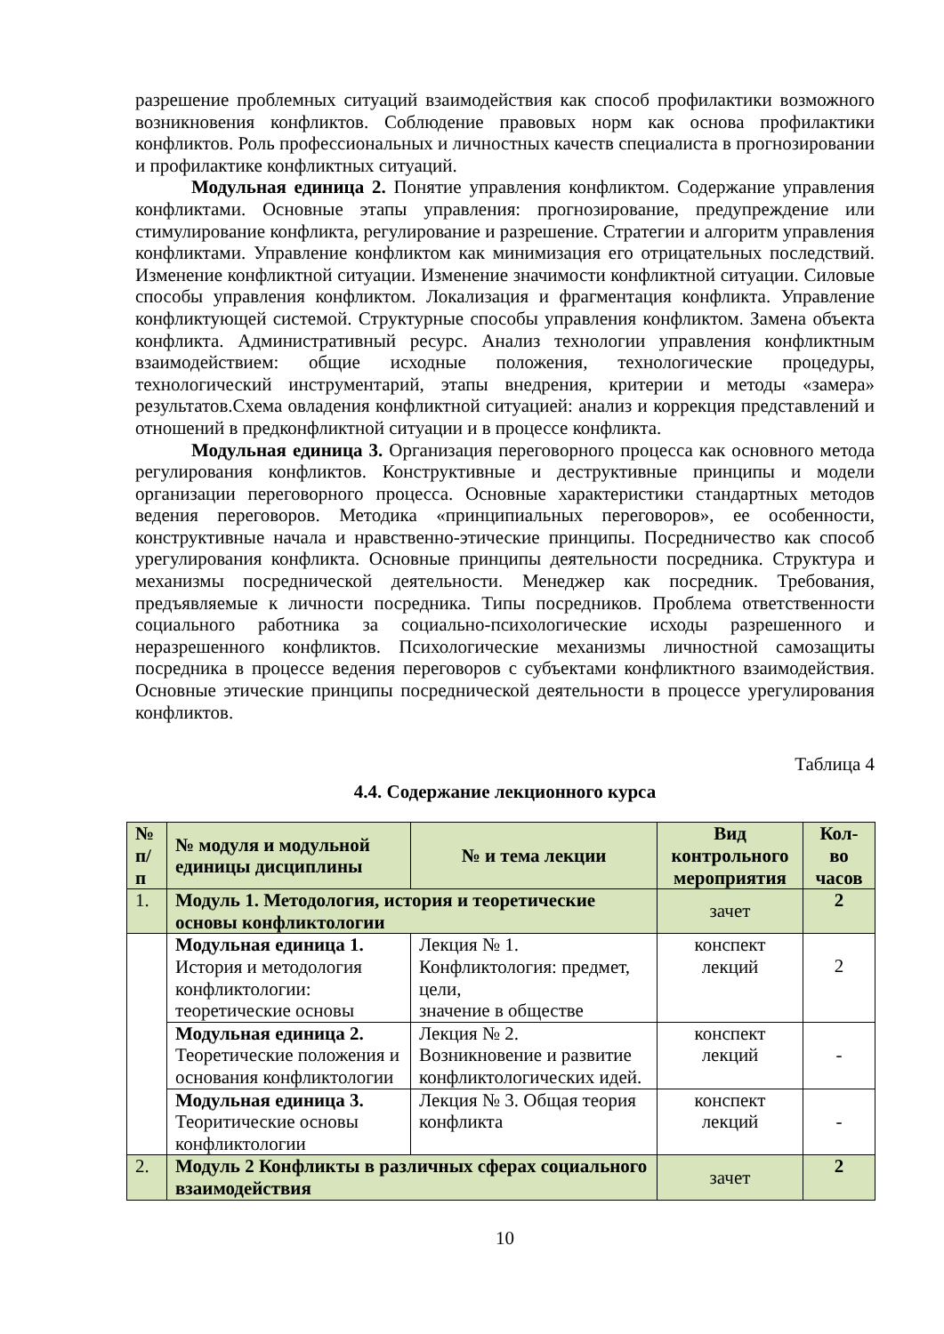разрешение проблемных ситуаций взаимодействия как способ профилактики возможного возникновения конфликтов. Соблюдение правовых норм как основа профилактики конфликтов. Роль профессиональных и личностных качеств специалиста в прогнозировании и профилактике конфликтных ситуаций.
Модульная единица 2. Понятие управления конфликтом. Содержание управления конфликтами. Основные этапы управления: прогнозирование, предупреждение или стимулирование конфликта, регулирование и разрешение. Стратегии и алгоритм управления конфликтами. Управление конфликтом как минимизация его отрицательных последствий. Изменение конфликтной ситуации. Изменение значимости конфликтной ситуации. Силовые способы управления конфликтом. Локализация и фрагментация конфликта. Управление конфликтующей системой. Структурные способы управления конфликтом. Замена объекта конфликта. Административный ресурс. Анализ технологии управления конфликтным взаимодействием: общие исходные положения, технологические процедуры, технологический инструментарий, этапы внедрения, критерии и методы «замера» результатов.Схема овладения конфликтной ситуацией: анализ и коррекция представлений и отношений в предконфликтной ситуации и в процессе конфликта.
Модульная единица 3. Организация переговорного процесса как основного метода регулирования конфликтов. Конструктивные и деструктивные принципы и модели организации переговорного процесса. Основные характеристики стандартных методов ведения переговоров. Методика «принципиальных переговоров», ее особенности, конструктивные начала и нравственно-этические принципы. Посредничество как способ урегулирования конфликта. Основные принципы деятельности посредника. Структура и механизмы посреднической деятельности. Менеджер как посредник. Требования, предъявляемые к личности посредника. Типы посредников. Проблема ответственности социального работника за социально-психологические исходы разрешенного и неразрешенного конфликтов. Психологические механизмы личностной самозащиты посредника в процессе ведения переговоров с субъектами конфликтного взаимодействия. Основные этические принципы посреднической деятельности в процессе урегулирования конфликтов.
Таблица 4
4.4. Содержание лекционного курса
| № п/ п | № модуля и модульной единицы дисциплины | № и тема лекции | Вид контрольного мероприятия | Кол-во часов |
| --- | --- | --- | --- | --- |
| 1. | Модуль 1. Методология, история и теоретические основы конфликтологии | | зачет | 2 |
| | Модульная единица 1. История и методология конфликтологии: теоретические основы | Лекция № 1. Конфликтология: предмет, цели, значение в обществе | конспект лекций | 2 |
| | Модульная единица 2. Теоретические положения и основания конфликтологии | Лекция № 2. Возникновение и развитие конфликтологических идей. | конспект лекций | - |
| | Модульная единица 3. Теоритические основы конфликтологии | Лекция № 3. Общая теория конфликта | конспект лекций | - |
| 2. | Модуль 2 Конфликты в различных сферах социального взаимодействия | | зачет | 2 |
10